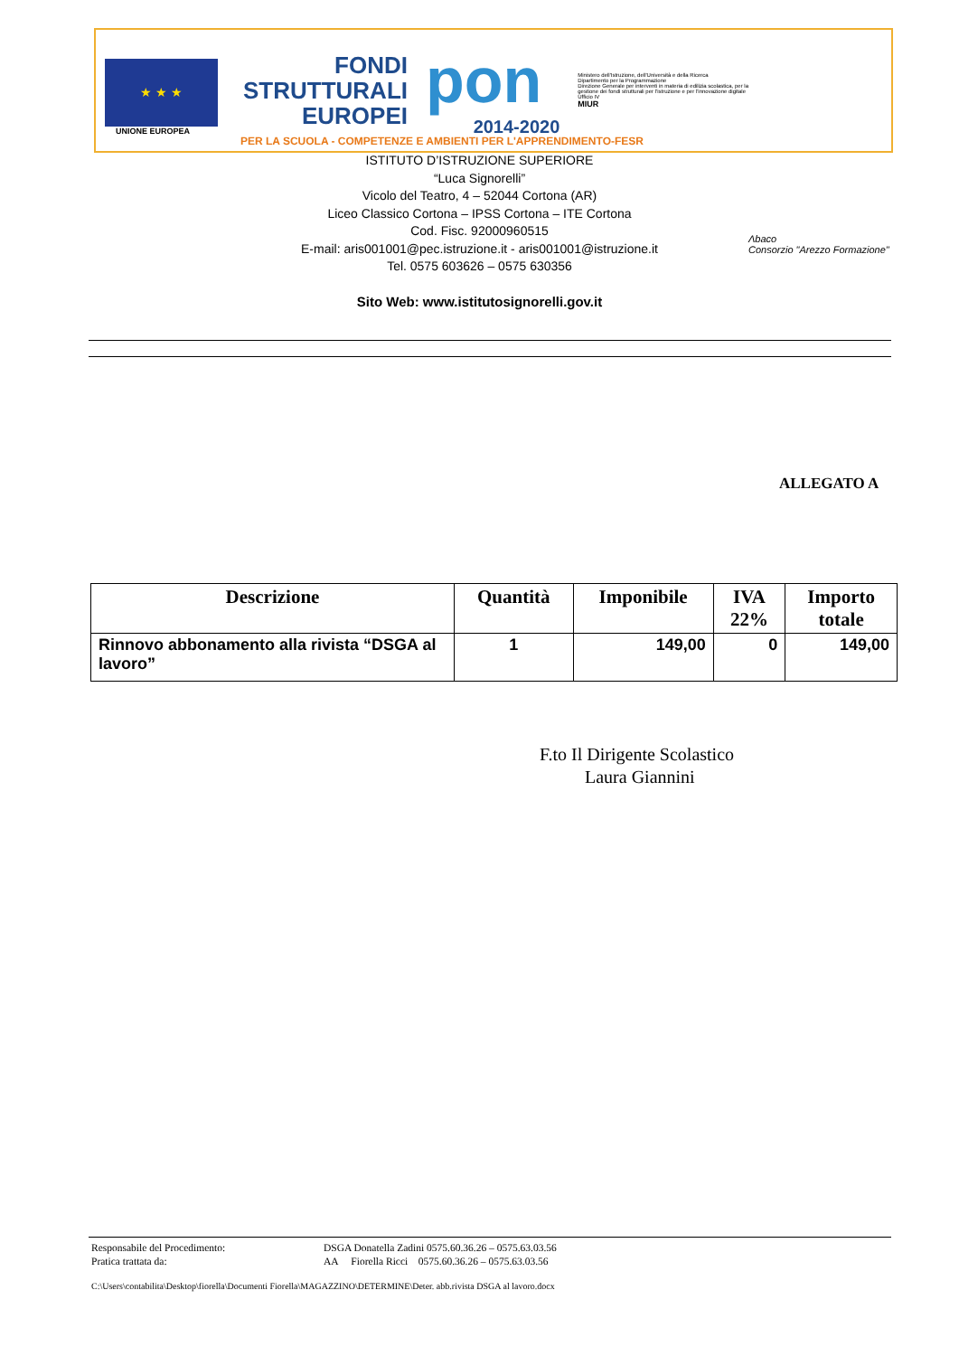★ ★ ★
UNIONE EUROPEA
FONDI
STRUTTURALI
EUROPEI
pon
2014-2020
Ministero dell'Istruzione, dell'Università e della Ricerca
Dipartimento per la Programmazione
Direzione Generale per interventi in materia di edilizia scolastica, per la gestione dei fondi strutturali per l'istruzione e per l'innovazione digitale
Ufficio IV
MIUR
PER LA SCUOLA - COMPETENZE E AMBIENTI PER L'APPRENDIMENTO-FESR
ISTITUTO D’ISTRUZIONE SUPERIORE
“Luca Signorelli”
Vicolo del Teatro, 4 – 52044 Cortona (AR)
Liceo Classico Cortona – IPSS Cortona – ITE Cortona
Cod. Fisc. 92000960515
E-mail: aris001001@pec.istruzione.it - aris001001@istruzione.it
Tel. 0575 603626 – 0575 630356
Sito Web: www.istitutosignorelli.gov.it
Λbaco
Consorzio "Arezzo Formazione"
ALLEGATO A
| Descrizione | Quantità | Imponibile | IVA 22% | Importo totale |
| --- | --- | --- | --- | --- |
| Rinnovo abbonamento alla rivista “DSGA al lavoro” | 1 | 149,00 | 0 | 149,00 |
F.to Il Dirigente Scolastico
Laura Giannini
Responsabile del Procedimento: DSGA Donatella Zadini 0575.60.36.26 – 0575.63.03.56
Pratica trattata da: AA Fiorella Ricci 0575.60.36.26 – 0575.63.03.56
C:\Users\contabilita\Desktop\fiorella\Documenti Fiorella\MAGAZZINO\DETERMINE\Deter. abb.rivista DSGA al lavoro.docx